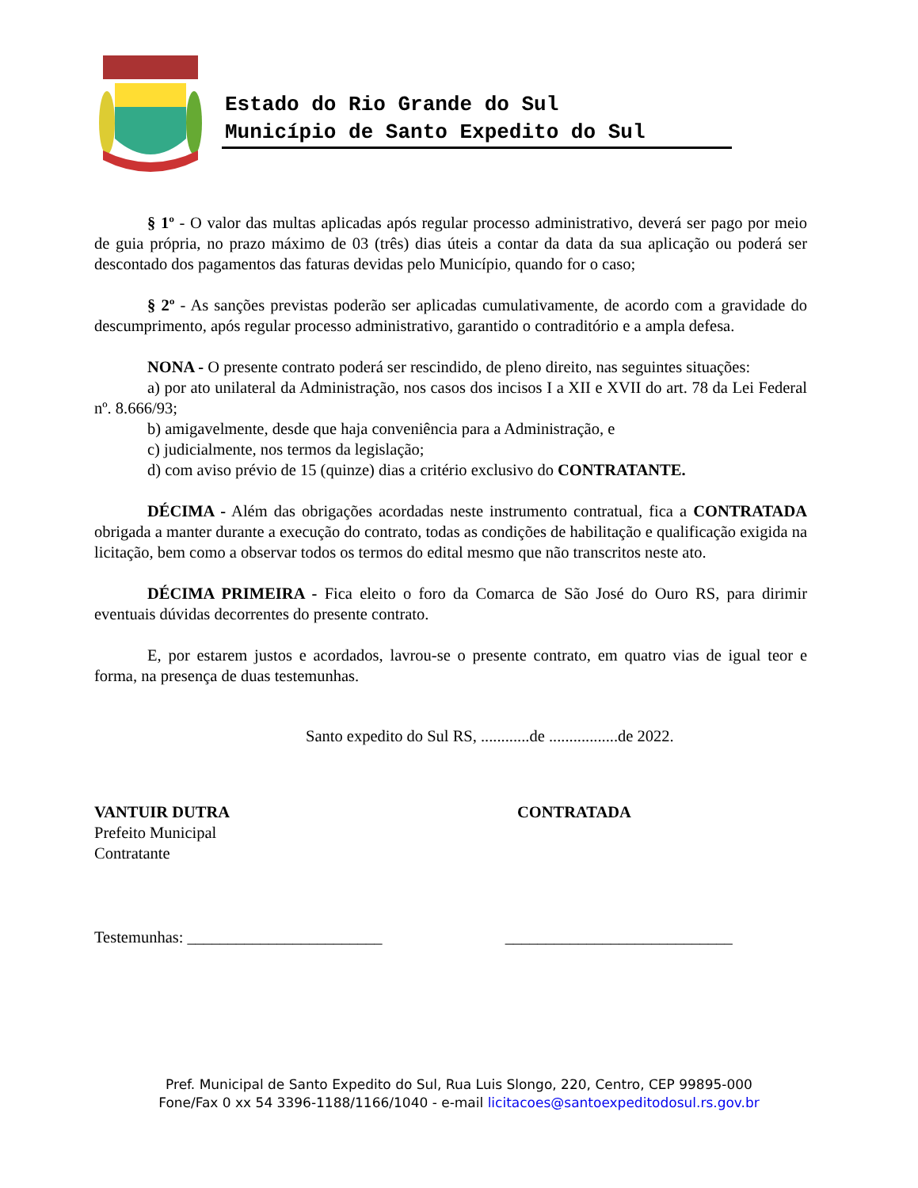Estado do Rio Grande do Sul
Município de Santo Expedito do Sul
§ 1º - O valor das multas aplicadas após regular processo administrativo, deverá ser pago por meio de guia própria, no prazo máximo de 03 (três) dias úteis a contar da data da sua aplicação ou poderá ser descontado dos pagamentos das faturas devidas pelo Município, quando for o caso;
§ 2º - As sanções previstas poderão ser aplicadas cumulativamente, de acordo com a gravidade do descumprimento, após regular processo administrativo, garantido o contraditório e a ampla defesa.
NONA - O presente contrato poderá ser rescindido, de pleno direito, nas seguintes situações:
a) por ato unilateral da Administração, nos casos dos incisos I a XII e XVII do art. 78 da Lei Federal nº. 8.666/93;
b) amigavelmente, desde que haja conveniência para a Administração, e
c) judicialmente, nos termos da legislação;
d) com aviso prévio de 15 (quinze) dias a critério exclusivo do CONTRATANTE.
DÉCIMA - Além das obrigações acordadas neste instrumento contratual, fica a CONTRATADA obrigada a manter durante a execução do contrato, todas as condições de habilitação e qualificação exigida na licitação, bem como a observar todos os termos do edital mesmo que não transcritos neste ato.
DÉCIMA PRIMEIRA - Fica eleito o foro da Comarca de São José do Ouro RS, para dirimir eventuais dúvidas decorrentes do presente contrato.
E, por estarem justos e acordados, lavrou-se o presente contrato, em quatro vias de igual teor e forma, na presença de duas testemunhas.
Santo expedito do Sul RS, ............de .................de 2022.
VANTUIR DUTRA
Prefeito Municipal
Contratante
CONTRATADA
Testemunhas: ________________________ ____________________________
Pref. Municipal de Santo Expedito do Sul, Rua Luis Slongo, 220, Centro, CEP 99895-000
Fone/Fax 0 xx 54 3396-1188/1166/1040 - e-mail licitacoes@santoexpeditodosul.rs.gov.br